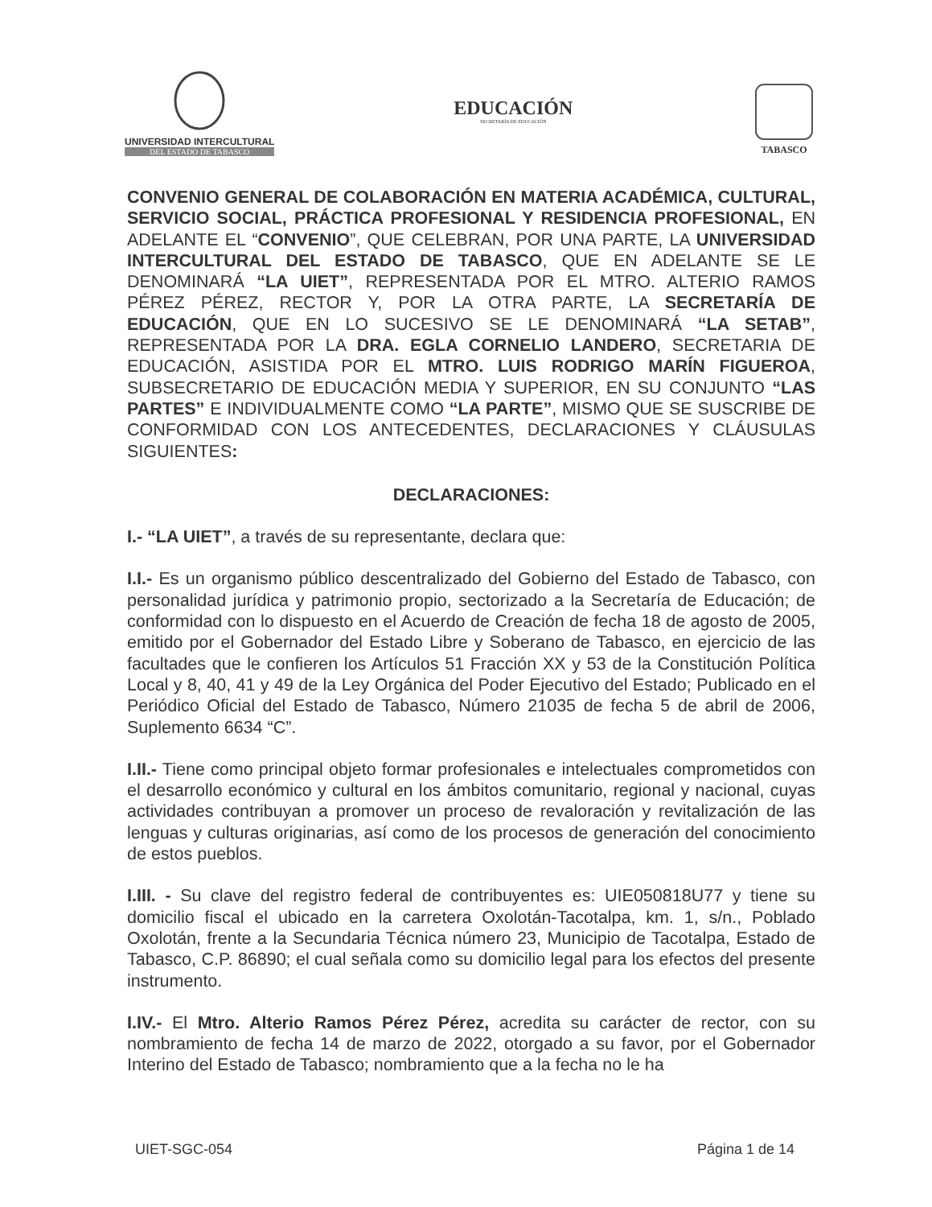UNIVERSIDAD INTERCULTURAL
DEL ESTADO DE TABASCO
EDUCACIÓN
SECRETARÍA DE EDUCACIÓN
TABASCO
CONVENIO GENERAL DE COLABORACIÓN EN MATERIA ACADÉMICA, CULTURAL, SERVICIO SOCIAL, PRÁCTICA PROFESIONAL Y RESIDENCIA PROFESIONAL, EN ADELANTE EL “CONVENIO”, QUE CELEBRAN, POR UNA PARTE, LA UNIVERSIDAD INTERCULTURAL DEL ESTADO DE TABASCO, QUE EN ADELANTE SE LE DENOMINARÁ “LA UIET”, REPRESENTADA POR EL MTRO. ALTERIO RAMOS PÉREZ PÉREZ, RECTOR Y, POR LA OTRA PARTE, LA SECRETARÍA DE EDUCACIÓN, QUE EN LO SUCESIVO SE LE DENOMINARÁ “LA SETAB”, REPRESENTADA POR LA DRA. EGLA CORNELIO LANDERO, SECRETARIA DE EDUCACIÓN, ASISTIDA POR EL MTRO. LUIS RODRIGO MARÍN FIGUEROA, SUBSECRETARIO DE EDUCACIÓN MEDIA Y SUPERIOR, EN SU CONJUNTO “LAS PARTES” E INDIVIDUALMENTE COMO “LA PARTE”, MISMO QUE SE SUSCRIBE DE CONFORMIDAD CON LOS ANTECEDENTES, DECLARACIONES Y CLÁUSULAS SIGUIENTES:
DECLARACIONES:
I.- “LA UIET”, a través de su representante, declara que:
I.I.- Es un organismo público descentralizado del Gobierno del Estado de Tabasco, con personalidad jurídica y patrimonio propio, sectorizado a la Secretaría de Educación; de conformidad con lo dispuesto en el Acuerdo de Creación de fecha 18 de agosto de 2005, emitido por el Gobernador del Estado Libre y Soberano de Tabasco, en ejercicio de las facultades que le confieren los Artículos 51 Fracción XX y 53 de la Constitución Política Local y 8, 40, 41 y 49 de la Ley Orgánica del Poder Ejecutivo del Estado; Publicado en el Periódico Oficial del Estado de Tabasco, Número 21035 de fecha 5 de abril de 2006, Suplemento 6634 “C”.
I.II.- Tiene como principal objeto formar profesionales e intelectuales comprometidos con el desarrollo económico y cultural en los ámbitos comunitario, regional y nacional, cuyas actividades contribuyan a promover un proceso de revaloración y revitalización de las lenguas y culturas originarias, así como de los procesos de generación del conocimiento de estos pueblos.
I.III. - Su clave del registro federal de contribuyentes es: UIE050818U77 y tiene su domicilio fiscal el ubicado en la carretera Oxolotán-Tacotalpa, km. 1, s/n., Poblado Oxolotán, frente a la Secundaria Técnica número 23, Municipio de Tacotalpa, Estado de Tabasco, C.P. 86890; el cual señala como su domicilio legal para los efectos del presente instrumento.
I.IV.- El Mtro. Alterio Ramos Pérez Pérez, acredita su carácter de rector, con su nombramiento de fecha 14 de marzo de 2022, otorgado a su favor, por el Gobernador Interino del Estado de Tabasco; nombramiento que a la fecha no le ha
UIET-SGC-054 Página 1 de 14